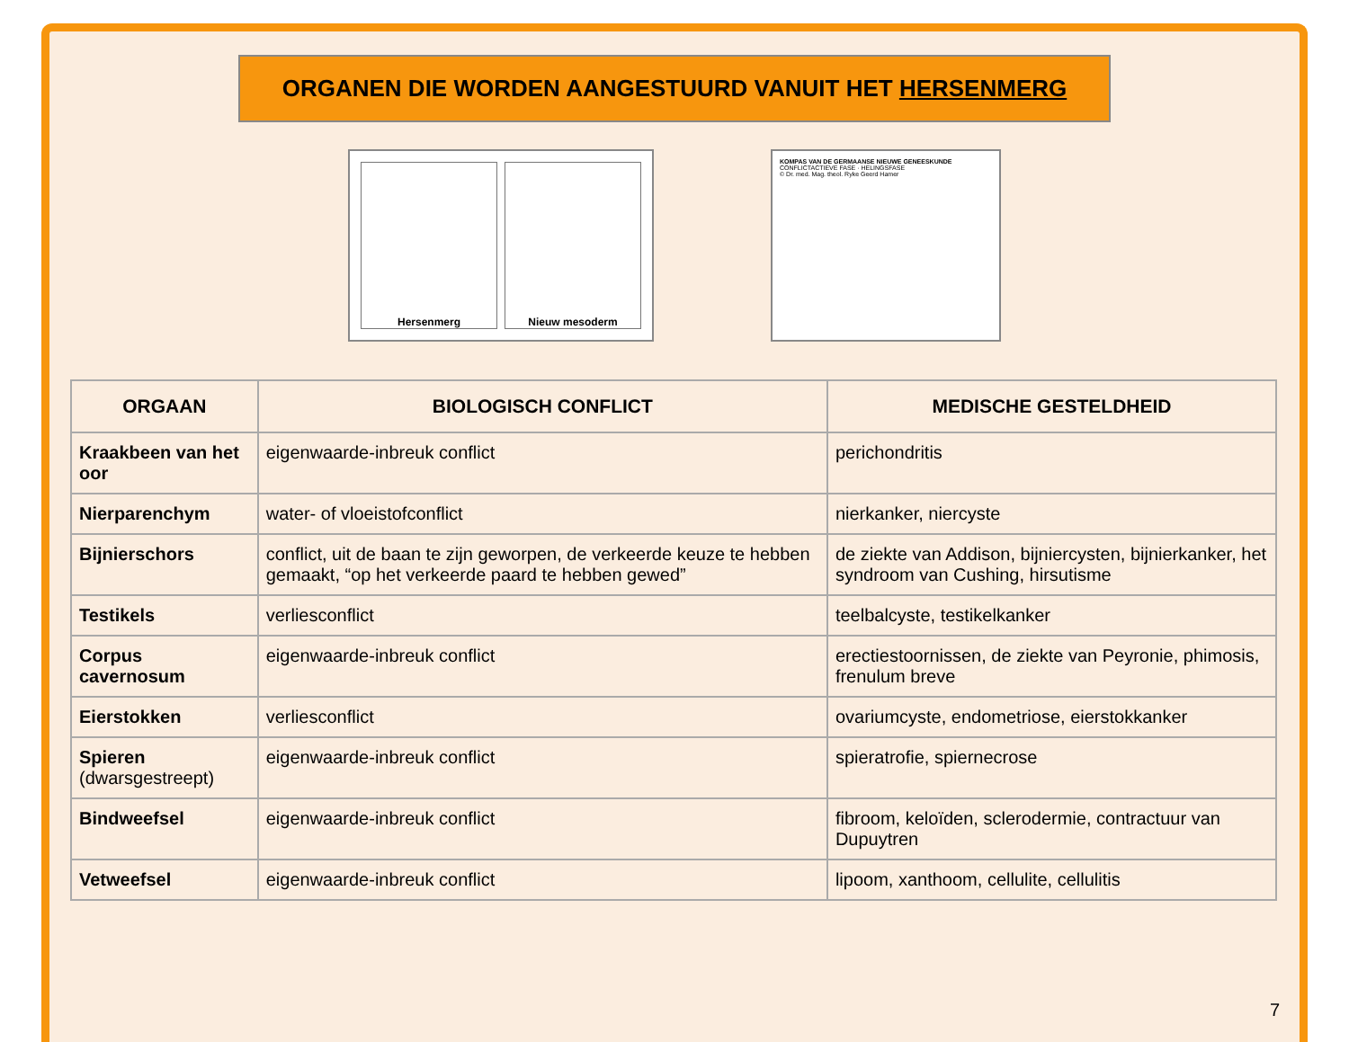ORGANEN DIE WORDEN AANGESTUURD VANUIT HET HERSENMERG
Hersenmerg Nieuw mesoderm
KOMPAS VAN DE GERMAANSE NIEUWE GENEESKUNDE
CONFLICTACTIEVE FASE · HELINGSFASE
© Dr. med. Mag. theol. Ryke Geerd Hamer
| ORGAAN | BIOLOGISCH CONFLICT | MEDISCHE GESTELDHEID |
| --- | --- | --- |
| Kraakbeen van het oor | eigenwaarde-inbreuk conflict | perichondritis |
| Nierparenchym | water- of vloeistofconflict | nierkanker, niercyste |
| Bijnierschors | conflict, uit de baan te zijn geworpen, de verkeerde keuze te hebben gemaakt, “op het verkeerde paard te hebben gewed” | de ziekte van Addison, bijniercysten, bijnierkanker, het syndroom van Cushing, hirsutisme |
| Testikels | verliesconflict | teelbalcyste, testikelkanker |
| Corpus cavernosum | eigenwaarde-inbreuk conflict | erectiestoornissen, de ziekte van Peyronie, phimosis, frenulum breve |
| Eierstokken | verliesconflict | ovariumcyste, endometriose, eierstokkanker |
| Spieren (dwarsgestreept) | eigenwaarde-inbreuk conflict | spieratrofie, spiernecrose |
| Bindweefsel | eigenwaarde-inbreuk conflict | fibroom, keloïden, sclerodermie, contractuur van Dupuytren |
| Vetweefsel | eigenwaarde-inbreuk conflict | lipoom, xanthoom, cellulite, cellulitis |
7